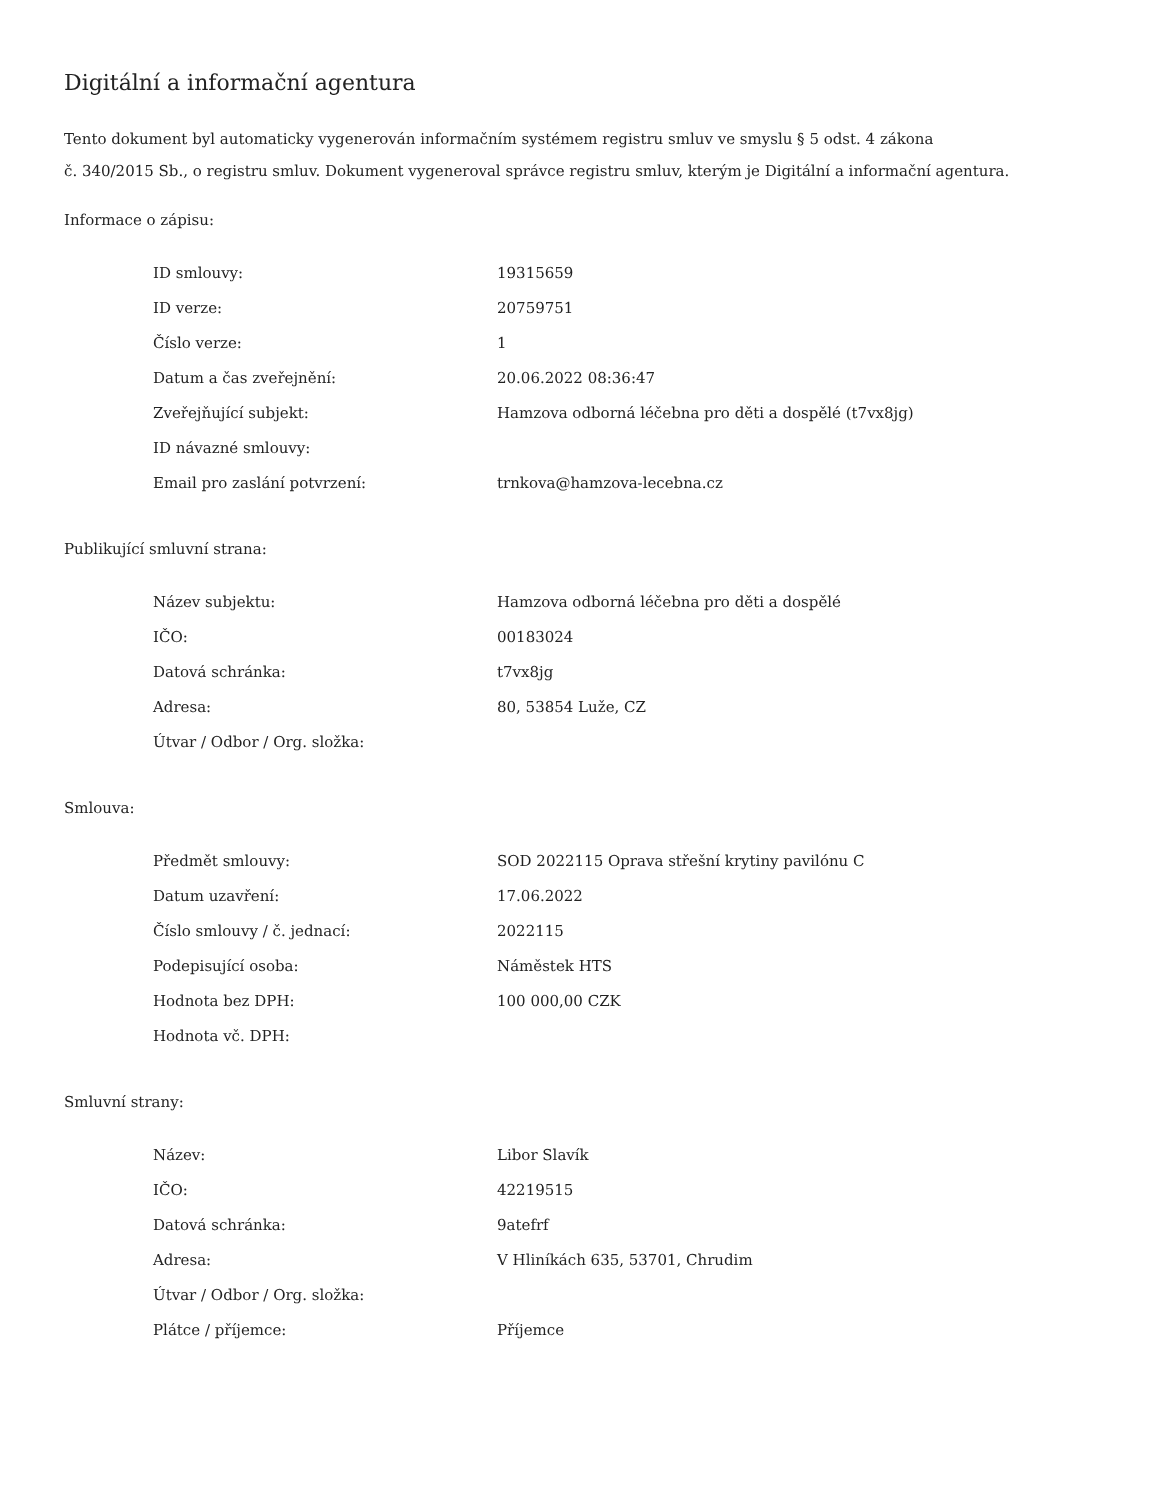Digitální a informační agentura
Tento dokument byl automaticky vygenerován informačním systémem registru smluv ve smyslu § 5 odst. 4 zákona
č. 340/2015 Sb., o registru smluv. Dokument vygeneroval správce registru smluv, kterým je Digitální a informační agentura.
Informace o zápisu:
| ID smlouvy: | 19315659 |
| ID verze: | 20759751 |
| Číslo verze: | 1 |
| Datum a čas zveřejnění: | 20.06.2022 08:36:47 |
| Zveřejňující subjekt: | Hamzova odborná léčebna pro děti a dospělé (t7vx8jg) |
| ID návazné smlouvy: | |
| Email pro zaslání potvrzení: | trnkova@hamzova-lecebna.cz |
Publikující smluvní strana:
| Název subjektu: | Hamzova odborná léčebna pro děti a dospělé |
| IČO: | 00183024 |
| Datová schránka: | t7vx8jg |
| Adresa: | 80, 53854 Luže, CZ |
| Útvar / Odbor / Org. složka: | |
Smlouva:
| Předmět smlouvy: | SOD 2022115 Oprava střešní krytiny pavilónu C |
| Datum uzavření: | 17.06.2022 |
| Číslo smlouvy / č. jednací: | 2022115 |
| Podepisující osoba: | Náměstek HTS |
| Hodnota bez DPH: | 100 000,00 CZK |
| Hodnota vč. DPH: | |
Smluvní strany:
| Název: | Libor Slavík |
| IČO: | 42219515 |
| Datová schránka: | 9atefrf |
| Adresa: | V Hliníkách 635, 53701, Chrudim |
| Útvar / Odbor / Org. složka: | |
| Plátce / příjemce: | Příjemce |